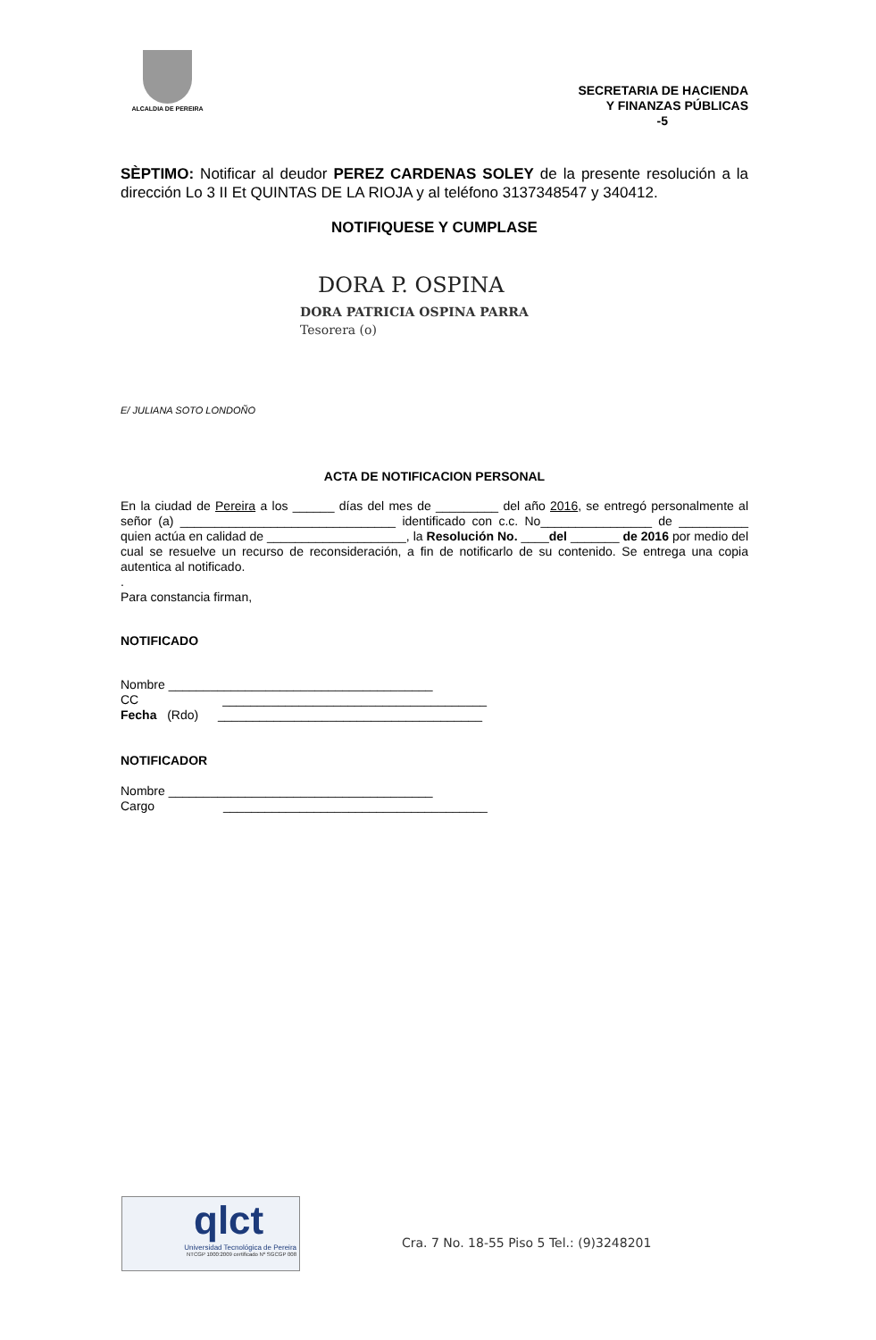ALCALDIA DE PEREIRA
SECRETARIA DE HACIENDA
Y FINANZAS PÚBLICAS
-5
SÈPTIMO: Notificar al deudor PEREZ CARDENAS SOLEY de la presente resolución a la dirección Lo 3 II Et QUINTAS DE LA RIOJA y al teléfono 3137348547 y 340412.
NOTIFIQUESE Y CUMPLASE
DORA P. OSPINA
DORA PATRICIA OSPINA PARRA
Tesorera (o)
E/ JULIANA SOTO LONDOÑO
ACTA DE NOTIFICACION PERSONAL
En la ciudad de Pereira a los ______ días del mes de _________ del año 2016, se entregó personalmente al señor (a) _______________________________ identificado con c.c. No________________ de __________ quien actúa en calidad de ____________________, la Resolución No. ____del _______ de 2016 por medio del cual se resuelve un recurso de reconsideración, a fin de notificarlo de su contenido. Se entrega una copia autentica al notificado.
.
Para constancia firman,
NOTIFICADO
Nombre ______________________________________
CC ______________________________________
Fecha (Rdo) ______________________________________
NOTIFICADOR
Nombre ______________________________________
Cargo ______________________________________
qlct
Universidad Tecnológica de Pereira
NTCGP 1000:2009 certificado Nº SGCGP 008
Cra. 7 No. 18-55 Piso 5 Tel.: (9)3248201